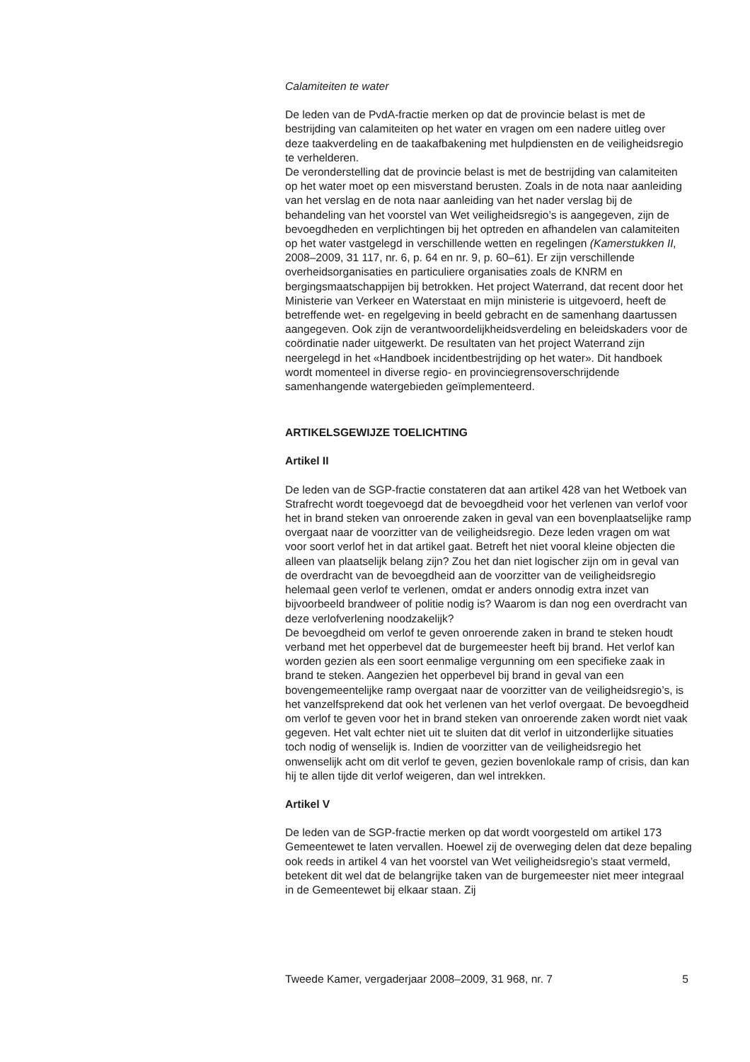Calamiteiten te water
De leden van de PvdA-fractie merken op dat de provincie belast is met de bestrijding van calamiteiten op het water en vragen om een nadere uitleg over deze taakverdeling en de taakafbakening met hulpdiensten en de veiligheidsregio te verhelderen.
De veronderstelling dat de provincie belast is met de bestrijding van calamiteiten op het water moet op een misverstand berusten. Zoals in de nota naar aanleiding van het verslag en de nota naar aanleiding van het nader verslag bij de behandeling van het voorstel van Wet veiligheidsregio’s is aangegeven, zijn de bevoegdheden en verplichtingen bij het optreden en afhandelen van calamiteiten op het water vastgelegd in verschillende wetten en regelingen (Kamerstukken II, 2008–2009, 31 117, nr. 6, p. 64 en nr. 9, p. 60–61). Er zijn verschillende overheidsorganisaties en particuliere organisaties zoals de KNRM en bergingsmaatschappijen bij betrokken. Het project Waterrand, dat recent door het Ministerie van Verkeer en Waterstaat en mijn ministerie is uitgevoerd, heeft de betreffende wet- en regelgeving in beeld gebracht en de samenhang daartussen aangegeven. Ook zijn de verantwoordelijkheidsverdeling en beleidskaders voor de coördinatie nader uitgewerkt. De resultaten van het project Waterrand zijn neergelegd in het «Handboek incidentbestrijding op het water». Dit handboek wordt momenteel in diverse regio- en provinciegrensoverschrijdende samenhangende watergebieden geïmplementeerd.
ARTIKELSGEWIJZE TOELICHTING
Artikel II
De leden van de SGP-fractie constateren dat aan artikel 428 van het Wetboek van Strafrecht wordt toegevoegd dat de bevoegdheid voor het verlenen van verlof voor het in brand steken van onroerende zaken in geval van een bovenplaatselijke ramp overgaat naar de voorzitter van de veiligheidsregio. Deze leden vragen om wat voor soort verlof het in dat artikel gaat. Betreft het niet vooral kleine objecten die alleen van plaatselijk belang zijn? Zou het dan niet logischer zijn om in geval van de overdracht van de bevoegdheid aan de voorzitter van de veiligheidsregio helemaal geen verlof te verlenen, omdat er anders onnodig extra inzet van bijvoorbeeld brandweer of politie nodig is? Waarom is dan nog een overdracht van deze verlofverlening noodzakelijk?
De bevoegdheid om verlof te geven onroerende zaken in brand te steken houdt verband met het opperbevel dat de burgemeester heeft bij brand. Het verlof kan worden gezien als een soort eenmalige vergunning om een specifieke zaak in brand te steken. Aangezien het opperbevel bij brand in geval van een bovengemeentelijke ramp overgaat naar de voorzitter van de veiligheidsregio’s, is het vanzelfsprekend dat ook het verlenen van het verlof overgaat. De bevoegdheid om verlof te geven voor het in brand steken van onroerende zaken wordt niet vaak gegeven. Het valt echter niet uit te sluiten dat dit verlof in uitzonderlijke situaties toch nodig of wenselijk is. Indien de voorzitter van de veiligheidsregio het onwenselijk acht om dit verlof te geven, gezien bovenlokale ramp of crisis, dan kan hij te allen tijde dit verlof weigeren, dan wel intrekken.
Artikel V
De leden van de SGP-fractie merken op dat wordt voorgesteld om artikel 173 Gemeentewet te laten vervallen. Hoewel zij de overweging delen dat deze bepaling ook reeds in artikel 4 van het voorstel van Wet veiligheidsregio’s staat vermeld, betekent dit wel dat de belangrijke taken van de burgemeester niet meer integraal in de Gemeentewet bij elkaar staan. Zij
Tweede Kamer, vergaderjaar 2008–2009, 31 968, nr. 7 5